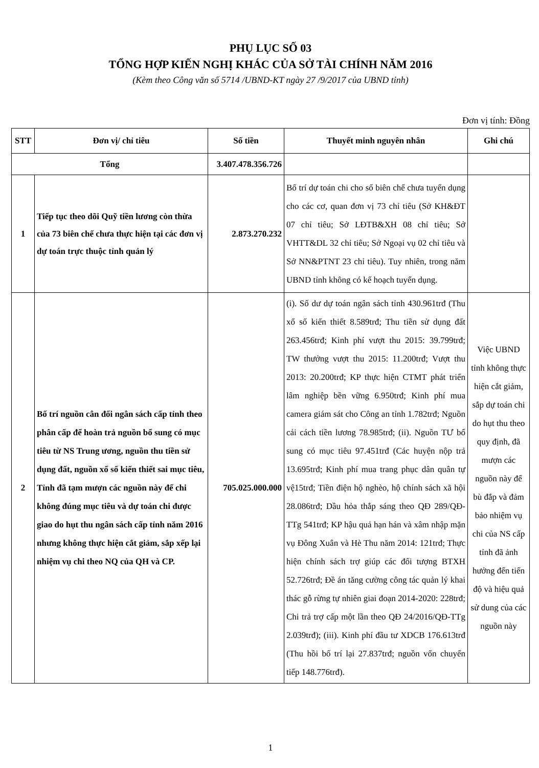PHỤ LỤC SỐ 03
TỔNG HỢP KIẾN NGHỊ KHÁC CỦA SỞ TÀI CHÍNH NĂM 2016
(Kèm theo Công văn số 5714 /UBND-KT ngày 27 /9/2017 của UBND tỉnh)
Đơn vị tính: Đồng
| STT | Đơn vị/ chỉ tiêu | Số tiền | Thuyết minh nguyên nhân | Ghi chú |
| --- | --- | --- | --- | --- |
| Tổng | | 3.407.478.356.726 | | |
| 1 | Tiếp tục theo dõi Quỹ tiền lương còn thừa của 73 biên chế chưa thực hiện tại các đơn vị dự toán trực thuộc tỉnh quản lý | 2.873.270.232 | Bố trí dự toán chi cho số biên chế chưa tuyển dụng cho các cơ, quan đơn vị 73 chỉ tiêu (Sở KH&ĐT 07 chỉ tiêu; Sở LĐTB&XH 08 chỉ tiêu; Sở VHTT&DL 32 chỉ tiêu; Sở Ngoại vụ 02 chỉ tiêu và Sở NN&PTNT 23 chỉ tiêu). Tuy nhiên, trong năm UBND tỉnh không có kế hoạch tuyển dụng. | |
| 2 | Bố trí nguồn cân đối ngân sách cấp tỉnh theo phân cấp để hoàn trả nguồn bổ sung có mục tiêu từ NS Trung ương, nguồn thu tiền sử dụng đất, nguồn xổ số kiến thiết sai mục tiêu, Tỉnh đã tạm mượn các nguồn này để chi không đúng mục tiêu và dự toán chi được giao do hụt thu ngân sách cấp tỉnh năm 2016 nhưng không thực hiện cắt giảm, sắp xếp lại nhiệm vụ chi theo NQ của QH và CP. | 705.025.000.000 | (i). Số dư dự toán ngân sách tỉnh 430.961trđ (Thu xổ số kiến thiết 8.589trđ; Thu tiền sử dụng đất 263.456trđ; Kinh phí vượt thu 2015: 39.799trđ; TW thưởng vượt thu 2015: 11.200trđ; Vượt thu 2013: 20.200trđ; KP thực hiện CTMT phát triển lâm nghiệp bền vững 6.950trđ; Kinh phí mua camera giám sát cho Công an tỉnh 1.782trđ; Nguồn cải cách tiền lương 78.985trđ; (ii). Nguồn TƯ bổ sung có mục tiêu 97.451trđ (Các huyện nộp trả 13.695trđ; Kinh phí mua trang phục dân quân tự vệ15trđ; Tiền điện hộ nghèo, hộ chính sách xã hội 28.086trđ; Dầu hỏa thắp sáng theo QĐ 289/QĐ-TTg 541trđ; KP hậu quả hạn hán và xâm nhập mặn vụ Đông Xuân và Hè Thu năm 2014: 121trđ; Thực hiện chính sách trợ giúp các đối tượng BTXH 52.726trđ; Đề án tăng cường công tác quản lý khai thác gỗ rừng tự nhiên giai đoạn 2014-2020: 228trđ; Chi trả trợ cấp một lần theo QĐ 24/2016/QĐ-TTg 2.039trđ); (iii). Kinh phí đầu tư XDCB 176.613trđ (Thu hồi bố trí lại 27.837trđ; nguồn vốn chuyển tiếp 148.776trđ). | Việc UBND tỉnh không thực hiện cắt giảm, sắp dự toán chi do hụt thu theo quy định, đã mượn các nguồn này để bù đắp và đảm bảo nhiệm vụ chi của NS cấp tỉnh đã ảnh hưởng đến tiến độ và hiệu quả sử dung của các nguồn này |
1